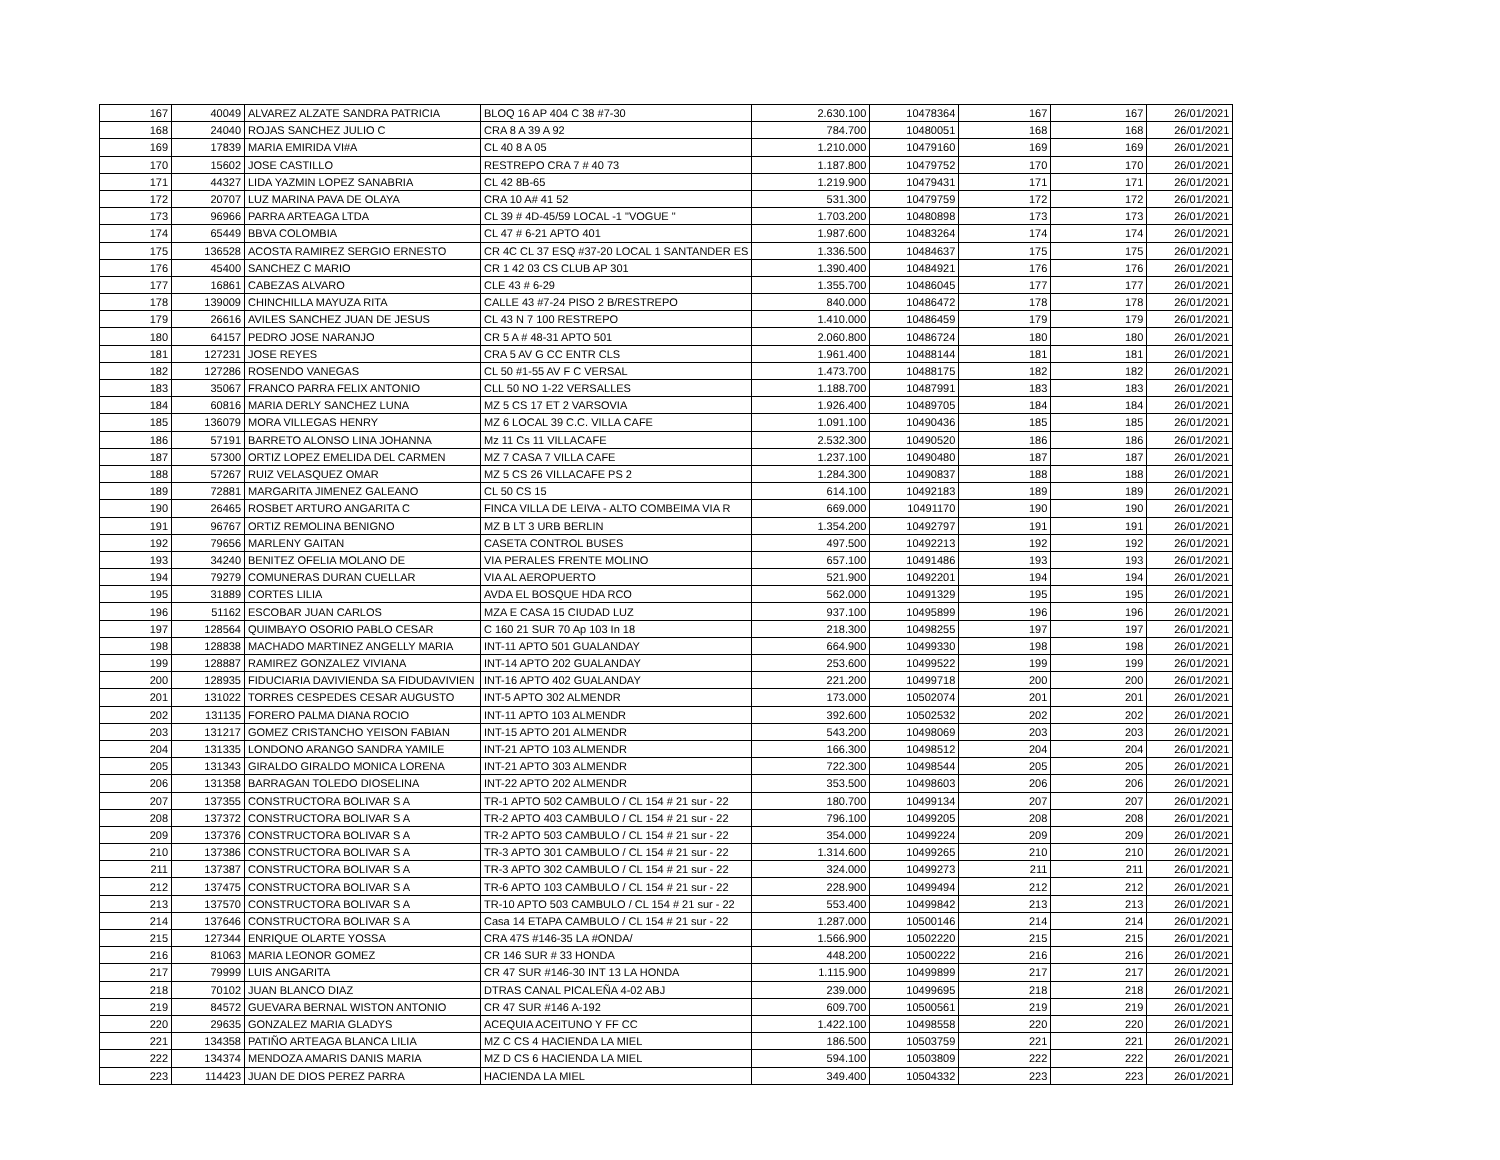| 167 | 40049 | ALVAREZ ALZATE SANDRA PATRICIA | BLOQ 16 AP 404 C 38 #7-30 | 2.630.100 | 10478364 | 167 | 167 | 26/01/2021 |
| 168 | 24040 | ROJAS SANCHEZ JULIO C | CRA 8 A 39 A 92 | 784.700 | 10480051 | 168 | 168 | 26/01/2021 |
| 169 | 17839 | MARIA EMIRIDA VI#A | CL 40 8 A 05 | 1.210.000 | 10479160 | 169 | 169 | 26/01/2021 |
| 170 | 15602 | JOSE CASTILLO | RESTREPO CRA 7 # 40 73 | 1.187.800 | 10479752 | 170 | 170 | 26/01/2021 |
| 171 | 44327 | LIDA YAZMIN LOPEZ SANABRIA | CL 42 8B-65 | 1.219.900 | 10479431 | 171 | 171 | 26/01/2021 |
| 172 | 20707 | LUZ MARINA PAVA DE OLAYA | CRA 10 A# 41 52 | 531.300 | 10479759 | 172 | 172 | 26/01/2021 |
| 173 | 96966 | PARRA ARTEAGA LTDA | CL 39 # 4D-45/59 LOCAL -1 "VOGUE " | 1.703.200 | 10480898 | 173 | 173 | 26/01/2021 |
| 174 | 65449 | BBVA COLOMBIA | CL 47 # 6-21 APTO 401 | 1.987.600 | 10483264 | 174 | 174 | 26/01/2021 |
| 175 | 136528 | ACOSTA RAMIREZ SERGIO ERNESTO | CR 4C CL 37 ESQ #37-20 LOCAL 1 SANTANDER ES | 1.336.500 | 10484637 | 175 | 175 | 26/01/2021 |
| 176 | 45400 | SANCHEZ C MARIO | CR 1 42 03 CS CLUB AP 301 | 1.390.400 | 10484921 | 176 | 176 | 26/01/2021 |
| 177 | 16861 | CABEZAS ALVARO | CLE 43 # 6-29 | 1.355.700 | 10486045 | 177 | 177 | 26/01/2021 |
| 178 | 139009 | CHINCHILLA MAYUZA RITA | CALLE 43 #7-24 PISO 2 B/RESTREPO | 840.000 | 10486472 | 178 | 178 | 26/01/2021 |
| 179 | 26616 | AVILES SANCHEZ JUAN DE JESUS | CL 43 N 7 100 RESTREPO | 1.410.000 | 10486459 | 179 | 179 | 26/01/2021 |
| 180 | 64157 | PEDRO JOSE NARANJO | CR 5 A # 48-31 APTO 501 | 2.060.800 | 10486724 | 180 | 180 | 26/01/2021 |
| 181 | 127231 | JOSE REYES | CRA 5 AV G CC ENTR CLS | 1.961.400 | 10488144 | 181 | 181 | 26/01/2021 |
| 182 | 127286 | ROSENDO VANEGAS | CL 50 #1-55 AV F C VERSAL | 1.473.700 | 10488175 | 182 | 182 | 26/01/2021 |
| 183 | 35067 | FRANCO PARRA FELIX ANTONIO | CLL 50 NO 1-22 VERSALLES | 1.188.700 | 10487991 | 183 | 183 | 26/01/2021 |
| 184 | 60816 | MARIA DERLY SANCHEZ LUNA | MZ 5 CS 17 ET 2 VARSOVIA | 1.926.400 | 10489705 | 184 | 184 | 26/01/2021 |
| 185 | 136079 | MORA VILLEGAS HENRY | MZ 6 LOCAL 39 C.C. VILLA CAFE | 1.091.100 | 10490436 | 185 | 185 | 26/01/2021 |
| 186 | 57191 | BARRETO ALONSO LINA JOHANNA | Mz 11 Cs 11 VILLACAFE | 2.532.300 | 10490520 | 186 | 186 | 26/01/2021 |
| 187 | 57300 | ORTIZ LOPEZ EMELIDA DEL CARMEN | MZ 7 CASA 7 VILLA CAFE | 1.237.100 | 10490480 | 187 | 187 | 26/01/2021 |
| 188 | 57267 | RUIZ VELASQUEZ OMAR | MZ 5 CS 26 VILLACAFE PS 2 | 1.284.300 | 10490837 | 188 | 188 | 26/01/2021 |
| 189 | 72881 | MARGARITA JIMENEZ GALEANO | CL 50 CS 15 | 614.100 | 10492183 | 189 | 189 | 26/01/2021 |
| 190 | 26465 | ROSBET ARTURO ANGARITA C | FINCA VILLA DE LEIVA - ALTO COMBEIMA VIA R | 669.000 | 10491170 | 190 | 190 | 26/01/2021 |
| 191 | 96767 | ORTIZ REMOLINA BENIGNO | MZ B LT 3 URB BERLIN | 1.354.200 | 10492797 | 191 | 191 | 26/01/2021 |
| 192 | 79656 | MARLENY GAITAN | CASETA CONTROL BUSES | 497.500 | 10492213 | 192 | 192 | 26/01/2021 |
| 193 | 34240 | BENITEZ OFELIA MOLANO DE | VIA PERALES FRENTE MOLINO | 657.100 | 10491486 | 193 | 193 | 26/01/2021 |
| 194 | 79279 | COMUNERAS DURAN CUELLAR | VIA AL AEROPUERTO | 521.900 | 10492201 | 194 | 194 | 26/01/2021 |
| 195 | 31889 | CORTES LILIA | AVDA EL BOSQUE HDA RCO | 562.000 | 10491329 | 195 | 195 | 26/01/2021 |
| 196 | 51162 | ESCOBAR JUAN CARLOS | MZA E CASA 15 CIUDAD LUZ | 937.100 | 10495899 | 196 | 196 | 26/01/2021 |
| 197 | 128564 | QUIMBAYO OSORIO PABLO CESAR | C 160 21 SUR 70 Ap 103 In 18 | 218.300 | 10498255 | 197 | 197 | 26/01/2021 |
| 198 | 128838 | MACHADO MARTINEZ ANGELLY MARIA | INT-11 APTO 501 GUALANDAY | 664.900 | 10499330 | 198 | 198 | 26/01/2021 |
| 199 | 128887 | RAMIREZ GONZALEZ VIVIANA | INT-14 APTO 202 GUALANDAY | 253.600 | 10499522 | 199 | 199 | 26/01/2021 |
| 200 | 128935 | FIDUCIARIA DAVIVIENDA SA FIDUDAVIVIEN | INT-16 APTO 402 GUALANDAY | 221.200 | 10499718 | 200 | 200 | 26/01/2021 |
| 201 | 131022 | TORRES CESPEDES CESAR AUGUSTO | INT-5 APTO 302 ALMENDR | 173.000 | 10502074 | 201 | 201 | 26/01/2021 |
| 202 | 131135 | FORERO PALMA DIANA ROCIO | INT-11 APTO 103 ALMENDR | 392.600 | 10502532 | 202 | 202 | 26/01/2021 |
| 203 | 131217 | GOMEZ CRISTANCHO YEISON FABIAN | INT-15 APTO 201 ALMENDR | 543.200 | 10498069 | 203 | 203 | 26/01/2021 |
| 204 | 131335 | LONDONO ARANGO SANDRA YAMILE | INT-21 APTO 103 ALMENDR | 166.300 | 10498512 | 204 | 204 | 26/01/2021 |
| 205 | 131343 | GIRALDO GIRALDO MONICA LORENA | INT-21 APTO 303 ALMENDR | 722.300 | 10498544 | 205 | 205 | 26/01/2021 |
| 206 | 131358 | BARRAGAN TOLEDO DIOSELINA | INT-22 APTO 202 ALMENDR | 353.500 | 10498603 | 206 | 206 | 26/01/2021 |
| 207 | 137355 | CONSTRUCTORA BOLIVAR S A | TR-1 APTO 502 CAMBULO / CL 154 # 21 sur - 22 | 180.700 | 10499134 | 207 | 207 | 26/01/2021 |
| 208 | 137372 | CONSTRUCTORA BOLIVAR S A | TR-2 APTO 403 CAMBULO / CL 154 # 21 sur - 22 | 796.100 | 10499205 | 208 | 208 | 26/01/2021 |
| 209 | 137376 | CONSTRUCTORA BOLIVAR S A | TR-2 APTO 503 CAMBULO / CL 154 # 21 sur - 22 | 354.000 | 10499224 | 209 | 209 | 26/01/2021 |
| 210 | 137386 | CONSTRUCTORA BOLIVAR S A | TR-3 APTO 301 CAMBULO / CL 154 # 21 sur - 22 | 1.314.600 | 10499265 | 210 | 210 | 26/01/2021 |
| 211 | 137387 | CONSTRUCTORA BOLIVAR S A | TR-3 APTO 302 CAMBULO / CL 154 # 21 sur - 22 | 324.000 | 10499273 | 211 | 211 | 26/01/2021 |
| 212 | 137475 | CONSTRUCTORA BOLIVAR S A | TR-6 APTO 103 CAMBULO / CL 154 # 21 sur - 22 | 228.900 | 10499494 | 212 | 212 | 26/01/2021 |
| 213 | 137570 | CONSTRUCTORA BOLIVAR S A | TR-10 APTO 503 CAMBULO / CL 154 # 21 sur - 22 | 553.400 | 10499842 | 213 | 213 | 26/01/2021 |
| 214 | 137646 | CONSTRUCTORA BOLIVAR S A | Casa 14 ETAPA CAMBULO / CL 154 # 21 sur - 22 | 1.287.000 | 10500146 | 214 | 214 | 26/01/2021 |
| 215 | 127344 | ENRIQUE OLARTE YOSSA | CRA 47S #146-35 LA #ONDA/ | 1.566.900 | 10502220 | 215 | 215 | 26/01/2021 |
| 216 | 81063 | MARIA LEONOR GOMEZ | CR 146 SUR # 33 HONDA | 448.200 | 10500222 | 216 | 216 | 26/01/2021 |
| 217 | 79999 | LUIS ANGARITA | CR 47 SUR #146-30 INT 13 LA HONDA | 1.115.900 | 10499899 | 217 | 217 | 26/01/2021 |
| 218 | 70102 | JUAN BLANCO DIAZ | DTRAS CANAL PICALEÑA 4-02 ABJ | 239.000 | 10499695 | 218 | 218 | 26/01/2021 |
| 219 | 84572 | GUEVARA BERNAL WISTON ANTONIO | CR 47 SUR #146 A-192 | 609.700 | 10500561 | 219 | 219 | 26/01/2021 |
| 220 | 29635 | GONZALEZ MARIA GLADYS | ACEQUIA ACEITUNO Y FF CC | 1.422.100 | 10498558 | 220 | 220 | 26/01/2021 |
| 221 | 134358 | PATIÑO ARTEAGA BLANCA LILIA | MZ C CS 4 HACIENDA LA MIEL | 186.500 | 10503759 | 221 | 221 | 26/01/2021 |
| 222 | 134374 | MENDOZA AMARIS DANIS MARIA | MZ D CS 6 HACIENDA LA MIEL | 594.100 | 10503809 | 222 | 222 | 26/01/2021 |
| 223 | 114423 | JUAN DE DIOS PEREZ PARRA | HACIENDA LA MIEL | 349.400 | 10504332 | 223 | 223 | 26/01/2021 |